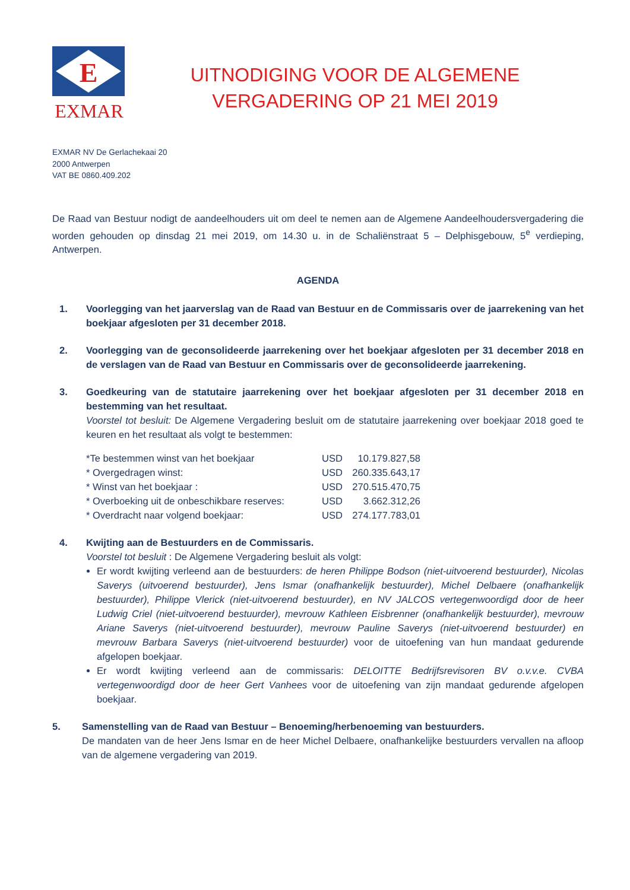E
EXMAR
UITNODIGING VOOR DE ALGEMENE
VERGADERING OP 21 MEI 2019
EXMAR NV De Gerlachekaai 20
2000 Antwerpen
VAT BE 0860.409.202
De Raad van Bestuur nodigt de aandeelhouders uit om deel te nemen aan de Algemene Aandeelhoudersvergadering die worden gehouden op dinsdag 21 mei 2019, om 14.30 u. in de Schaliënstraat 5 – Delphisgebouw, 5<sup>e</sup> verdieping, Antwerpen.
AGENDA
1. Voorlegging van het jaarverslag van de Raad van Bestuur en de Commissaris over de jaarrekening van het boekjaar afgesloten per 31 december 2018.
2. Voorlegging van de geconsolideerde jaarrekening over het boekjaar afgesloten per 31 december 2018 en de verslagen van de Raad van Bestuur en Commissaris over de geconsolideerde jaarrekening.
3. Goedkeuring van de statutaire jaarrekening over het boekjaar afgesloten per 31 december 2018 en bestemming van het resultaat.
Voorstel tot besluit: De Algemene Vergadering besluit om de statutaire jaarrekening over boekjaar 2018 goed te keuren en het resultaat als volgt te bestemmen:
| *Te bestemmen winst van het boekjaar | USD | 10.179.827,58 |
| * Overgedragen winst: | USD | 260.335.643,17 |
| * Winst van het boekjaar : | USD | 270.515.470,75 |
| * Overboeking uit de onbeschikbare reserves: | USD | 3.662.312,26 |
| * Overdracht naar volgend boekjaar: | USD | 274.177.783,01 |
4. Kwijting aan de Bestuurders en de Commissaris.
Voorstel tot besluit : De Algemene Vergadering besluit als volgt:
Er wordt kwijting verleend aan de bestuurders: de heren Philippe Bodson (niet-uitvoerend bestuurder), Nicolas Saverys (uitvoerend bestuurder), Jens Ismar (onafhankelijk bestuurder), Michel Delbaere (onafhankelijk bestuurder), Philippe Vlerick (niet-uitvoerend bestuurder), en NV JALCOS vertegenwoordigd door de heer Ludwig Criel (niet-uitvoerend bestuurder), mevrouw Kathleen Eisbrenner (onafhankelijk bestuurder), mevrouw Ariane Saverys (niet-uitvoerend bestuurder), mevrouw Pauline Saverys (niet-uitvoerend bestuurder) en mevrouw Barbara Saverys (niet-uitvoerend bestuurder) voor de uitoefening van hun mandaat gedurende afgelopen boekjaar.
Er wordt kwijting verleend aan de commissaris: DELOITTE Bedrijfsrevisoren BV o.v.v.e. CVBA vertegenwoordigd door de heer Gert Vanhees voor de uitoefening van zijn mandaat gedurende afgelopen boekjaar.
5. Samenstelling van de Raad van Bestuur – Benoeming/herbenoeming van bestuurders.
De mandaten van de heer Jens Ismar en de heer Michel Delbaere, onafhankelijke bestuurders vervallen na afloop van de algemene vergadering van 2019.